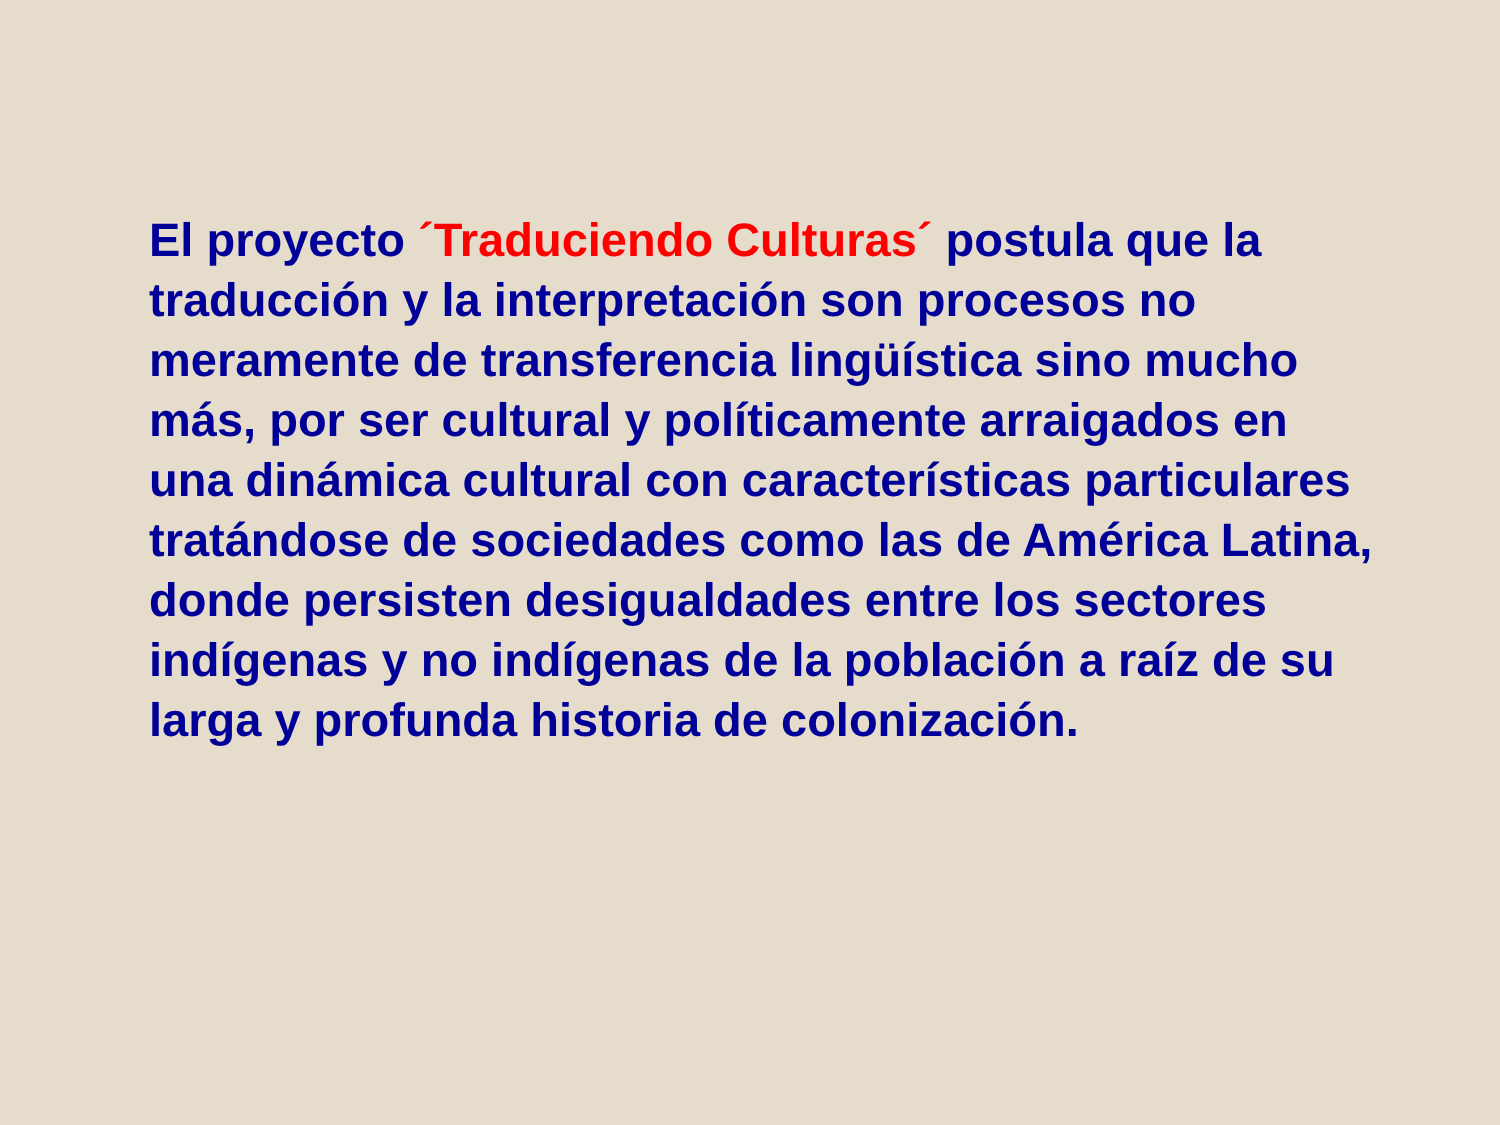El proyecto ´Traduciendo Culturas´ postula que la
traducción y la interpretación son procesos no
meramente de transferencia lingüística sino mucho
más, por ser cultural y políticamente arraigados en
una dinámica cultural con características particulares
tratándose de sociedades como las de América Latina,
donde persisten desigualdades entre los sectores
indígenas y no indígenas de la población a raíz de su
larga y profunda historia de colonización.